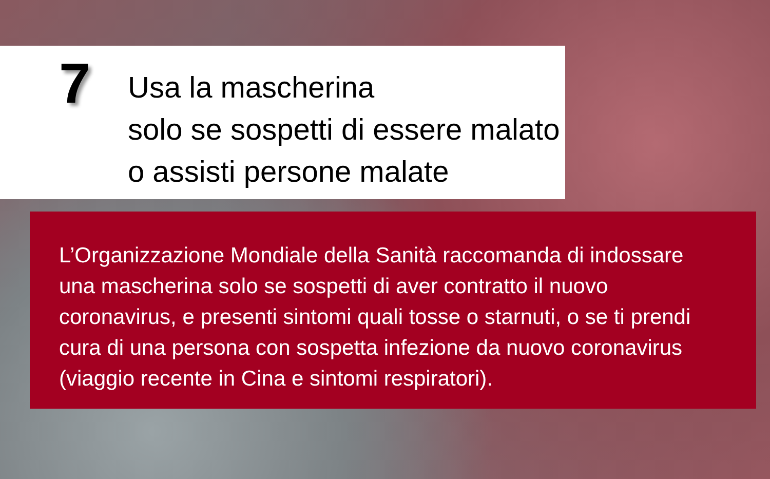7
Usa la mascherina
solo se sospetti di essere malato
o assisti persone malate
L’Organizzazione Mondiale della Sanità raccomanda di indossare
una mascherina solo se sospetti di aver contratto il nuovo
coronavirus, e presenti sintomi quali tosse o starnuti, o se ti prendi
cura di una persona con sospetta infezione da nuovo coronavirus
(viaggio recente in Cina e sintomi respiratori).